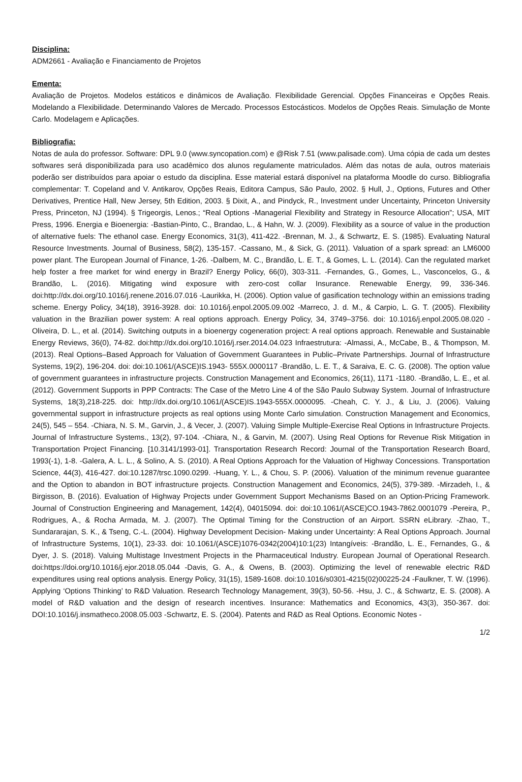Disciplina:
ADM2661 - Avaliação e Financiamento de Projetos
Ementa:
Avaliação de Projetos. Modelos estáticos e dinâmicos de Avaliação. Flexibilidade Gerencial. Opções Financeiras e Opções Reais. Modelando a Flexibilidade. Determinando Valores de Mercado. Processos Estocásticos. Modelos de Opções Reais. Simulação de Monte Carlo. Modelagem e Aplicações.
Bibliografia:
Notas de aula do professor. Software: DPL 9.0 (www.syncopation.com) e @Risk 7.51 (www.palisade.com). Uma cópia de cada um destes softwares será disponibilizada para uso acadêmico dos alunos regulamente matriculados. Além das notas de aula, outros materiais poderão ser distribuídos para apoiar o estudo da disciplina. Esse material estará disponível na plataforma Moodle do curso. Bibliografia complementar: T. Copeland and V. Antikarov, Opções Reais, Editora Campus, São Paulo, 2002. § Hull, J., Options, Futures and Other Derivatives, Prentice Hall, New Jersey, 5th Edition, 2003. § Dixit, A., and Pindyck, R., Investment under Uncertainty, Princeton University Press, Princeton, NJ (1994). § Trigeorgis, Lenos.; “Real Options -Managerial Flexibility and Strategy in Resource Allocation”; USA, MIT Press, 1996. Energia e Bioenergia: -Bastian-Pinto, C., Brandao, L., & Hahn, W. J. (2009). Flexibility as a source of value in the production of alternative fuels: The ethanol case. Energy Economics, 31(3), 411-422. -Brennan, M. J., & Schwartz, E. S. (1985). Evaluating Natural Resource Investments. Journal of Business, 58(2), 135-157. -Cassano, M., & Sick, G. (2011). Valuation of a spark spread: an LM6000 power plant. The European Journal of Finance, 1-26. -Dalbem, M. C., Brandão, L. E. T., & Gomes, L. L. (2014). Can the regulated market help foster a free market for wind energy in Brazil? Energy Policy, 66(0), 303-311. -Fernandes, G., Gomes, L., Vasconcelos, G., & Brandão, L. (2016). Mitigating wind exposure with zero-cost collar Insurance. Renewable Energy, 99, 336-346. doi:http://dx.doi.org/10.1016/j.renene.2016.07.016 -Laurikka, H. (2006). Option value of gasification technology within an emissions trading scheme. Energy Policy, 34(18), 3916-3928. doi: 10.1016/j.enpol.2005.09.002 -Marreco, J. d. M., & Carpio, L. G. T. (2005). Flexibility valuation in the Brazilian power system: A real options approach. Energy Policy, 34, 3749–3756. doi: 10.1016/j.enpol.2005.08.020 -Oliveira, D. L., et al. (2014). Switching outputs in a bioenergy cogeneration project: A real options approach. Renewable and Sustainable Energy Reviews, 36(0), 74-82. doi:http://dx.doi.org/10.1016/j.rser.2014.04.023 Infraestrutura: -Almassi, A., McCabe, B., & Thompson, M. (2013). Real Options–Based Approach for Valuation of Government Guarantees in Public–Private Partnerships. Journal of Infrastructure Systems, 19(2), 196-204. doi: doi:10.1061/(ASCE)IS.1943- 555X.0000117 -Brandão, L. E. T., & Saraiva, E. C. G. (2008). The option value of government guarantees in infrastructure projects. Construction Management and Economics, 26(11), 1171 -1180. -Brandão, L. E., et al. (2012). Government Supports in PPP Contracts: The Case of the Metro Line 4 of the São Paulo Subway System. Journal of Infrastructure Systems, 18(3),218-225. doi: http://dx.doi.org/10.1061/(ASCE)IS.1943-555X.0000095. -Cheah, C. Y. J., & Liu, J. (2006). Valuing governmental support in infrastructure projects as real options using Monte Carlo simulation. Construction Management and Economics, 24(5), 545 – 554. -Chiara, N. S. M., Garvin, J., & Vecer, J. (2007). Valuing Simple Multiple-Exercise Real Options in Infrastructure Projects. Journal of Infrastructure Systems., 13(2), 97-104. -Chiara, N., & Garvin, M. (2007). Using Real Options for Revenue Risk Mitigation in Transportation Project Financing. [10.3141/1993-01]. Transportation Research Record: Journal of the Transportation Research Board, 1993(-1), 1-8. -Galera, A. L. L., & Solino, A. S. (2010). A Real Options Approach for the Valuation of Highway Concessions. Transportation Science, 44(3), 416-427. doi:10.1287/trsc.1090.0299. -Huang, Y. L., & Chou, S. P. (2006). Valuation of the minimum revenue guarantee and the Option to abandon in BOT infrastructure projects. Construction Management and Economics, 24(5), 379-389. -Mirzadeh, I., & Birgisson, B. (2016). Evaluation of Highway Projects under Government Support Mechanisms Based on an Option-Pricing Framework. Journal of Construction Engineering and Management, 142(4), 04015094. doi: doi:10.1061/(ASCE)CO.1943-7862.0001079 -Pereira, P., Rodrigues, A., & Rocha Armada, M. J. (2007). The Optimal Timing for the Construction of an Airport. SSRN eLibrary. -Zhao, T., Sundararajan, S. K., & Tseng, C.-L. (2004). Highway Development Decision- Making under Uncertainty: A Real Options Approach. Journal of Infrastructure Systems, 10(1), 23-33. doi: 10.1061/(ASCE)1076-0342(2004)10:1(23) Intangíveis: -Brandão, L. E., Fernandes, G., & Dyer, J. S. (2018). Valuing Multistage Investment Projects in the Pharmaceutical Industry. European Journal of Operational Research. doi:https://doi.org/10.1016/j.ejor.2018.05.044 -Davis, G. A., & Owens, B. (2003). Optimizing the level of renewable electric R&D expenditures using real options analysis. Energy Policy, 31(15), 1589-1608. doi:10.1016/s0301-4215(02)00225-24 -Faulkner, T. W. (1996). Applying ‘Options Thinking’ to R&D Valuation. Research Technology Management, 39(3), 50-56. -Hsu, J. C., & Schwartz, E. S. (2008). A model of R&D valuation and the design of research incentives. Insurance: Mathematics and Economics, 43(3), 350-367. doi: DOI:10.1016/j.insmatheco.2008.05.003 -Schwartz, E. S. (2004). Patents and R&D as Real Options. Economic Notes -
1/2